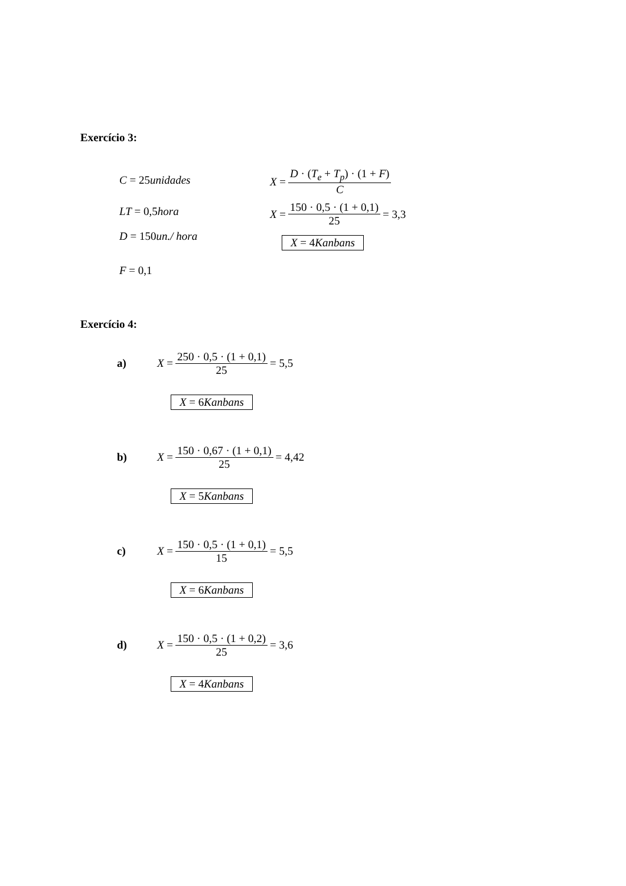Exercício 3:
C = 25unidades
LT = 0,5hora
D = 150un./ hora
F = 0,1
X = D · (T<sub>e</sub> + T<sub>p</sub>) · (1 + F) C
X = 150 · 0,5 · (1 + 0,1) 25 = 3,3
X = 4Kanbans
Exercício 4:
a) X = 250 · 0,5 · (1 + 0,1) 25 = 5,5
X = 6Kanbans
b) X = 150 · 0,67 · (1 + 0,1) 25 = 4,42
X = 5Kanbans
c) X = 150 · 0,5 · (1 + 0,1) 15 = 5,5
X = 6Kanbans
d) X = 150 · 0,5 · (1 + 0,2) 25 = 3,6
X = 4Kanbans